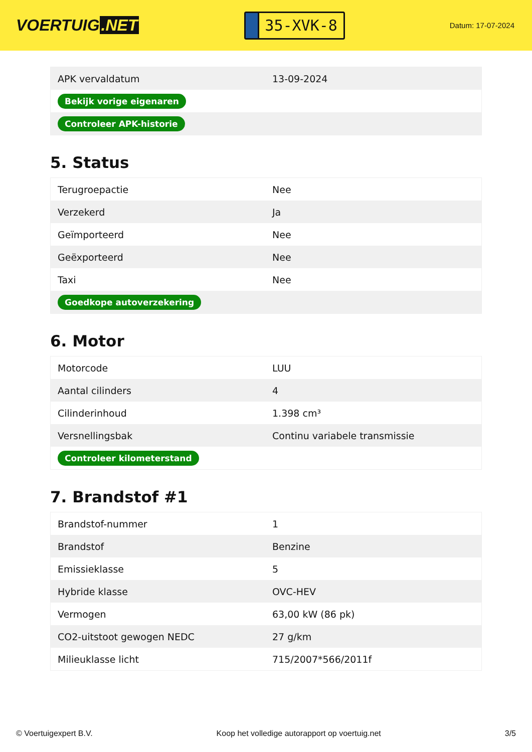VOERTUIG.NET
35-XVK-8
Datum: 17-07-2024
| APK vervaldatum | 13-09-2024 |
| Bekijk vorige eigenaren | |
| Controleer APK-historie | |
5. Status
| Terugroepactie | Nee |
| Verzekerd | Ja |
| Geïmporteerd | Nee |
| Geëxporteerd | Nee |
| Taxi | Nee |
| Goedkope autoverzekering | |
6. Motor
| Motorcode | LUU |
| Aantal cilinders | 4 |
| Cilinderinhoud | 1.398 cm³ |
| Versnellingsbak | Continu variabele transmissie |
| Controleer kilometerstand | |
7. Brandstof #1
| Brandstof-nummer | 1 |
| Brandstof | Benzine |
| Emissieklasse | 5 |
| Hybride klasse | OVC-HEV |
| Vermogen | 63,00 kW (86 pk) |
| CO2-uitstoot gewogen NEDC | 27 g/km |
| Milieuklasse licht | 715/2007*566/2011f |
© Voertuigexpert B.V. Koop het volledige autorapport op voertuig.net 3/5